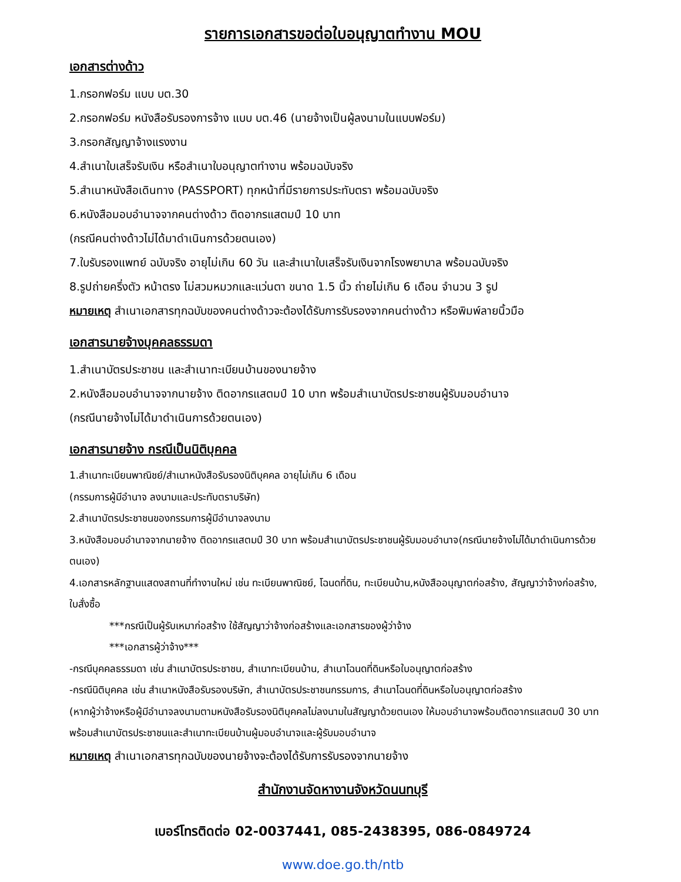รายการเอกสารขอต่อใบอนุญาตทำงาน MOU
เอกสารต่างด้าว
1.กรอกฟอร์ม แบบ บต.30
2.กรอกฟอร์ม หนังสือรับรองการจ้าง แบบ บต.46 (นายจ้างเป็นผู้ลงนามในแบบฟอร์ม)
3.กรอกสัญญาจ้างแรงงาน
4.สำเนาใบเสร็จรับเงิน หรือสำเนาใบอนุญาตทำงาน พร้อมฉบับจริง
5.สำเนาหนังสือเดินทาง (PASSPORT) ทุกหน้าที่มีรายการประทับตรา พร้อมฉบับจริง
6.หนังสือมอบอำนาจจากคนต่างด้าว ติดอากรแสตมป์ 10 บาท
(กรณีคนต่างด้าวไม่ได้มาดำเนินการด้วยตนเอง)
7.ใบรับรองแพทย์ ฉบับจริง อายุไม่เกิน 60 วัน และสำเนาใบเสร็จรับเงินจากโรงพยาบาล พร้อมฉบับจริง
8.รูปถ่ายครึ่งตัว หน้าตรง ไม่สวมหมวกและแว่นตา ขนาด 1.5 นิ้ว ถ่ายไม่เกิน 6 เดือน จำนวน 3 รูป
หมายเหตุ สำเนาเอกสารทุกฉบับของคนต่างด้าวจะต้องได้รับการรับรองจากคนต่างด้าว หรือพิมพ์ลายนิ้วมือ
เอกสารนายจ้างบุคคลธรรมดา
1.สำเนาบัตรประชาชน และสำเนาทะเบียนบ้านของนายจ้าง
2.หนังสือมอบอำนาจจากนายจ้าง ติดอากรแสตมป์ 10 บาท พร้อมสำเนาบัตรประชาชนผู้รับมอบอำนาจ
(กรณีนายจ้างไม่ได้มาดำเนินการด้วยตนเอง)
เอกสารนายจ้าง กรณีเป็นนิติบุคคล
1.สำเนาทะเบียนพาณิชย์/สำเนาหนังสือรับรองนิติบุคคล อายุไม่เกิน 6 เดือน
(กรรมการผู้มีอำนาจ ลงนามและประทับตราบริษัท)
2.สำเนาบัตรประชาชนของกรรมการผู้มีอำนาจลงนาม
3.หนังสือมอบอำนาจจากนายจ้าง ติดอากรแสตมป์ 30 บาท พร้อมสำเนาบัตรประชาชนผู้รับมอบอำนาจ(กรณีนายจ้างไม่ได้มาดำเนินการด้วยตนเอง)
4.เอกสารหลักฐานแสดงสถานที่ทำงานใหม่ เช่น ทะเบียนพาณิชย์, โฉนดที่ดิน, ทะเบียนบ้าน,หนังสืออนุญาตก่อสร้าง, สัญญาว่าจ้างก่อสร้าง, ใบสั่งซื้อ
***กรณีเป็นผู้รับเหมาก่อสร้าง ใช้สัญญาว่าจ้างก่อสร้างและเอกสารของผู้ว่าจ้าง
***เอกสารผู้ว่าจ้าง***
-กรณีบุคคลธรรมดา เช่น สำเนาบัตรประชาชน, สำเนาทะเบียนบ้าน, สำเนาโฉนดที่ดินหรือใบอนุญาตก่อสร้าง
-กรณีนิติบุคคล เช่น สำเนาหนังสือรับรองบริษัท, สำเนาบัตรประชาชนกรรมการ, สำเนาโฉนดที่ดินหรือใบอนุญาตก่อสร้าง
(หากผู้ว่าจ้างหรือผู้มีอำนาจลงนามตามหนังสือรับรองนิติบุคคลไม่ลงนามในสัญญาด้วยตนเอง ให้มอบอำนาจพร้อมติดอากรแสตมป์ 30 บาท พร้อมสำเนาบัตรประชาชนและสำเนาทะเบียนบ้านผู้มอบอำนาจและผู้รับมอบอำนาจ
หมายเหตุ สำเนาเอกสารทุกฉบับของนายจ้างจะต้องได้รับการรับรองจากนายจ้าง
สำนักงานจัดหางานจังหวัดนนทบุรี
เบอร์โทรติดต่อ 02-0037441, 085-2438395, 086-0849724
www.doe.go.th/ntb